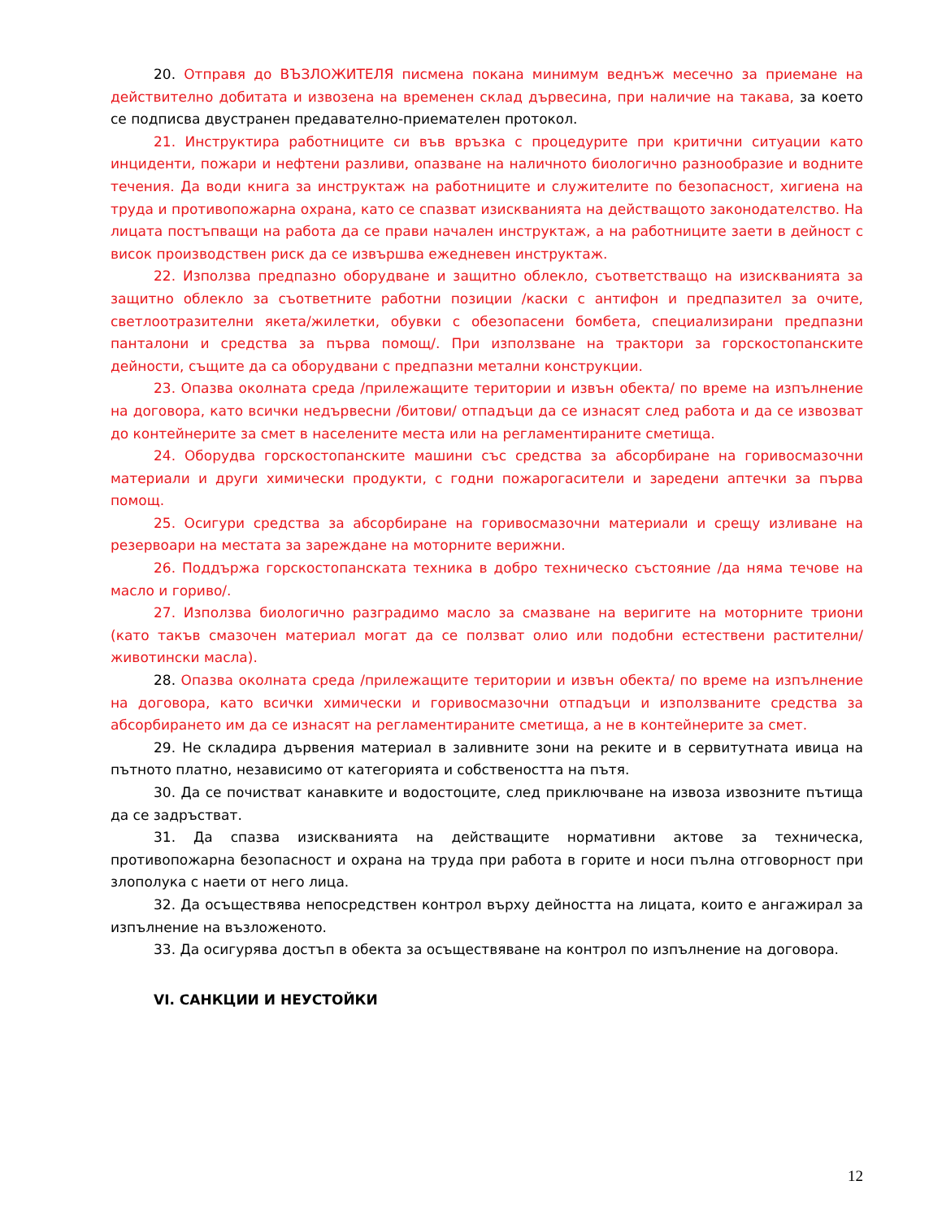20. Отправя до ВЪЗЛОЖИТЕЛЯ писмена покана минимум веднъж месечно за приемане на действително добитата и извозена на временен склад дървесина, при наличие на такава, за което се подписва двустранен предавателно-приемателен протокол.
21. Инструктира работниците си във връзка с процедурите при критични ситуации като инциденти, пожари и нефтени разливи, опазване на наличното биологично разнообразие и водните течения. Да води книга за инструктаж на работниците и служителите по безопасност, хигиена на труда и противопожарна охрана, като се спазват изискванията на действащото законодателство. На лицата постъпващи на работа да се прави начален инструктаж, а на работниците заети в дейност с висок производствен риск да се извършва ежедневен инструктаж.
22. Използва предпазно оборудване и защитно облекло, съответстващо на изискванията за защитно облекло за съответните работни позиции /каски с антифон и предпазител за очите, светлоотразителни якета/жилетки, обувки с обезопасени бомбета, специализирани предпазни панталони и средства за първа помощ/. При използване на трактори за горскостопанските дейности, същите да са оборудвани с предпазни метални конструкции.
23. Опазва околната среда /прилежащите територии и извън обекта/ по време на изпълнение на договора, като всички недървесни /битови/ отпадъци да се изнасят след работа и да се извозват до контейнерите за смет в населените места или на регламентираните сметища.
24. Оборудва горскостопанските машини със средства за абсорбиране на горивосмазочни материали и други химически продукти, с годни пожарогасители и заредени аптечки за първа помощ.
25. Осигури средства за абсорбиране на горивосмазочни материали и срещу изливане на резервоари на местата за зареждане на моторните верижни.
26. Поддържа горскостопанската техника в добро техническо състояние /да няма течове на масло и гориво/.
27. Използва биологично разградимо масло за смазване на веригите на моторните триони (като такъв смазочен материал могат да се ползват олио или подобни естествени растителни/животински масла).
28. Опазва околната среда /прилежащите територии и извън обекта/ по време на изпълнение на договора, като всички химически и горивосмазочни отпадъци и използваните средства за абсорбирането им да се изнасят на регламентираните сметища, а не в контейнерите за смет.
29. Не складира дървения материал в заливните зони на реките и в сервитутната ивица на пътното платно, независимо от категорията и собствеността на пътя.
30. Да се почистват канавките и водостоците, след приключване на извоза извозните пътища да се задръстват.
31. Да спазва изискванията на действащите нормативни актове за техническа, противопожарна безопасност и охрана на труда при работа в горите и носи пълна отговорност при злополука с наети от него лица.
32. Да осъществява непосредствен контрол върху дейността на лицата, които е ангажирал за изпълнение на възложеното.
33. Да осигурява достъп в обекта за осъществяване на контрол по изпълнение на договора.
VI. САНКЦИИ И НЕУСТОЙКИ
12